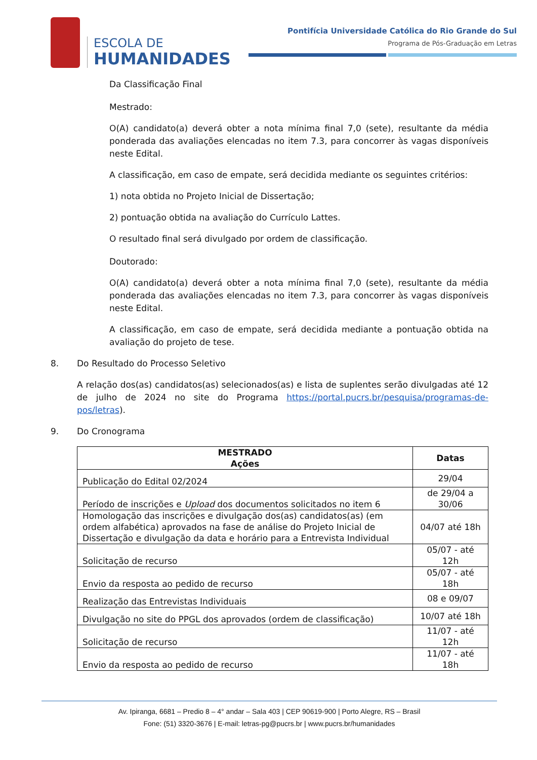ESCOLA DE
HUMANIDADES
Pontifícia Universidade Católica do Rio Grande do Sul
Programa de Pós-Graduação em Letras
Da Classificação Final
Mestrado:
O(A) candidato(a) deverá obter a nota mínima final 7,0 (sete), resultante da média ponderada das avaliações elencadas no item 7.3, para concorrer às vagas disponíveis neste Edital.
A classificação, em caso de empate, será decidida mediante os seguintes critérios:
1) nota obtida no Projeto Inicial de Dissertação;
2) pontuação obtida na avaliação do Currículo Lattes.
O resultado final será divulgado por ordem de classificação.
Doutorado:
O(A) candidato(a) deverá obter a nota mínima final 7,0 (sete), resultante da média ponderada das avaliações elencadas no item 7.3, para concorrer às vagas disponíveis neste Edital.
A classificação, em caso de empate, será decidida mediante a pontuação obtida na avaliação do projeto de tese.
8. Do Resultado do Processo Seletivo
A relação dos(as) candidatos(as) selecionados(as) e lista de suplentes serão divulgadas até 12 de julho de 2024 no site do Programa https://portal.pucrs.br/pesquisa/programas-de-pos/letras).
9. Do Cronograma
| MESTRADO Ações | Datas |
| --- | --- |
| Publicação do Edital 02/2024 | 29/04 |
| Período de inscrições e Upload dos documentos solicitados no item 6 | de 29/04 a 30/06 |
| Homologação das inscrições e divulgação dos(as) candidatos(as) (em ordem alfabética) aprovados na fase de análise do Projeto Inicial de Dissertação e divulgação da data e horário para a Entrevista Individual | 04/07 até 18h |
| Solicitação de recurso | 05/07 - até 12h |
| Envio da resposta ao pedido de recurso | 05/07 - até 18h |
| Realização das Entrevistas Individuais | 08 e 09/07 |
| Divulgação no site do PPGL dos aprovados (ordem de classificação) | 10/07 até 18h |
| Solicitação de recurso | 11/07 - até 12h |
| Envio da resposta ao pedido de recurso | 11/07 - até 18h |
Av. Ipiranga, 6681 – Predio 8 – 4° andar – Sala 403 | CEP 90619-900 | Porto Alegre, RS – Brasil
Fone: (51) 3320-3676 | E-mail: letras-pg@pucrs.br | www.pucrs.br/humanidades